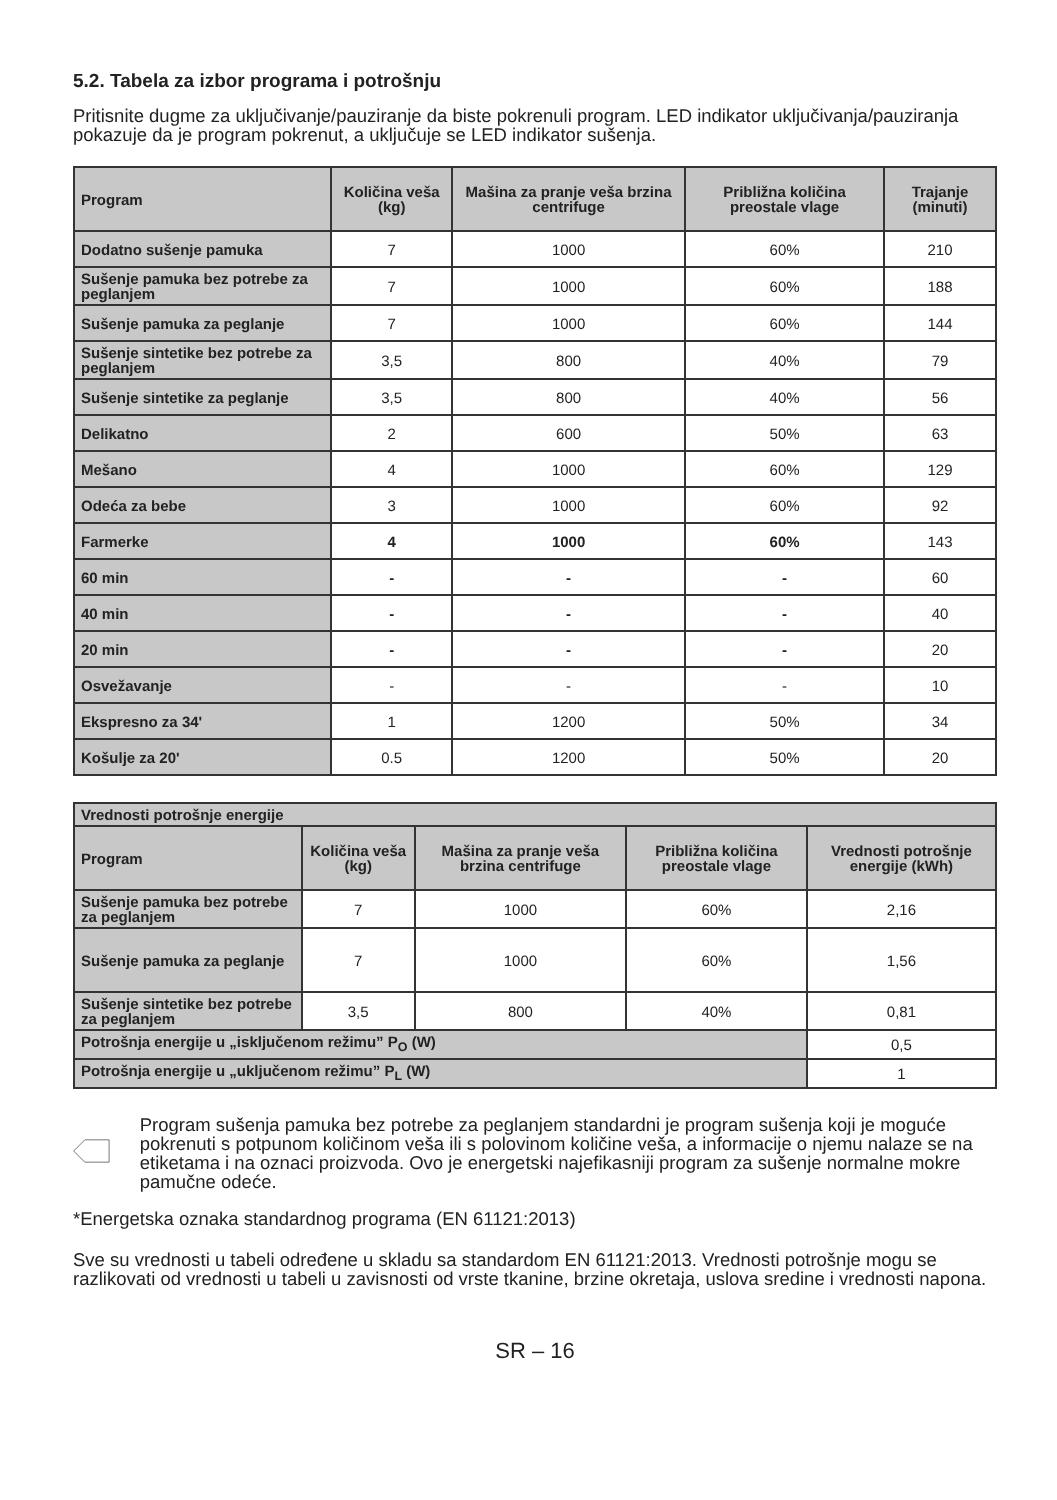5.2. Tabela za izbor programa i potrošnju
Pritisnite dugme za uključivanje/pauziranje da biste pokrenuli program. LED indikator uključivanja/pauziranja pokazuje da je program pokrenut, a uključuje se LED indikator sušenja.
| Program | Količina veša (kg) | Mašina za pranje veša brzina centrifuge | Približna količina preostale vlage | Trajanje (minuti) |
| --- | --- | --- | --- | --- |
| Dodatno sušenje pamuka | 7 | 1000 | 60% | 210 |
| Sušenje pamuka bez potrebe za peglanjem | 7 | 1000 | 60% | 188 |
| Sušenje pamuka za peglanje | 7 | 1000 | 60% | 144 |
| Sušenje sintetike bez potrebe za peglanjem | 3,5 | 800 | 40% | 79 |
| Sušenje sintetike za peglanje | 3,5 | 800 | 40% | 56 |
| Delikatno | 2 | 600 | 50% | 63 |
| Mešano | 4 | 1000 | 60% | 129 |
| Odeća za bebe | 3 | 1000 | 60% | 92 |
| Farmerke | 4 | 1000 | 60% | 143 |
| 60 min | - | - | - | 60 |
| 40 min | - | - | - | 40 |
| 20 min | - | - | - | 20 |
| Osvežavanje | - | - | - | 10 |
| Ekspresno za 34' | 1 | 1200 | 50% | 34 |
| Košulje za 20' | 0.5 | 1200 | 50% | 20 |
| Vrednosti potrošnje energije | | | | |
| --- | --- | --- | --- | --- |
| Program | Količina veša (kg) | Mašina za pranje veša brzina centrifuge | Približna količina preostale vlage | Vrednosti potrošnje energije (kWh) |
| Sušenje pamuka bez potrebe za peglanjem | 7 | 1000 | 60% | 2,16 |
| Sušenje pamuka za peglanje | 7 | 1000 | 60% | 1,56 |
| Sušenje sintetike bez potrebe za peglanjem | 3,5 | 800 | 40% | 0,81 |
| Potrošnja energije u „isključenom režimu” P<sub>O</sub> (W) | | | | 0,5 |
| Potrošnja energije u „uključenom režimu” P<sub>L</sub> (W) | | | | 1 |
Program sušenja pamuka bez potrebe za peglanjem standardni je program sušenja koji je moguće pokrenuti s potpunom količinom veša ili s polovinom količine veša, a informacije o njemu nalaze se na etiketama i na oznaci proizvoda. Ovo je energetski najefikasniji program za sušenje normalne mokre pamučne odeće.
*Energetska oznaka standardnog programa (EN 61121:2013)
Sve su vrednosti u tabeli određene u skladu sa standardom EN 61121:2013. Vrednosti potrošnje mogu se razlikovati od vrednosti u tabeli u zavisnosti od vrste tkanine, brzine okretaja, uslova sredine i vrednosti napona.
SR – 16